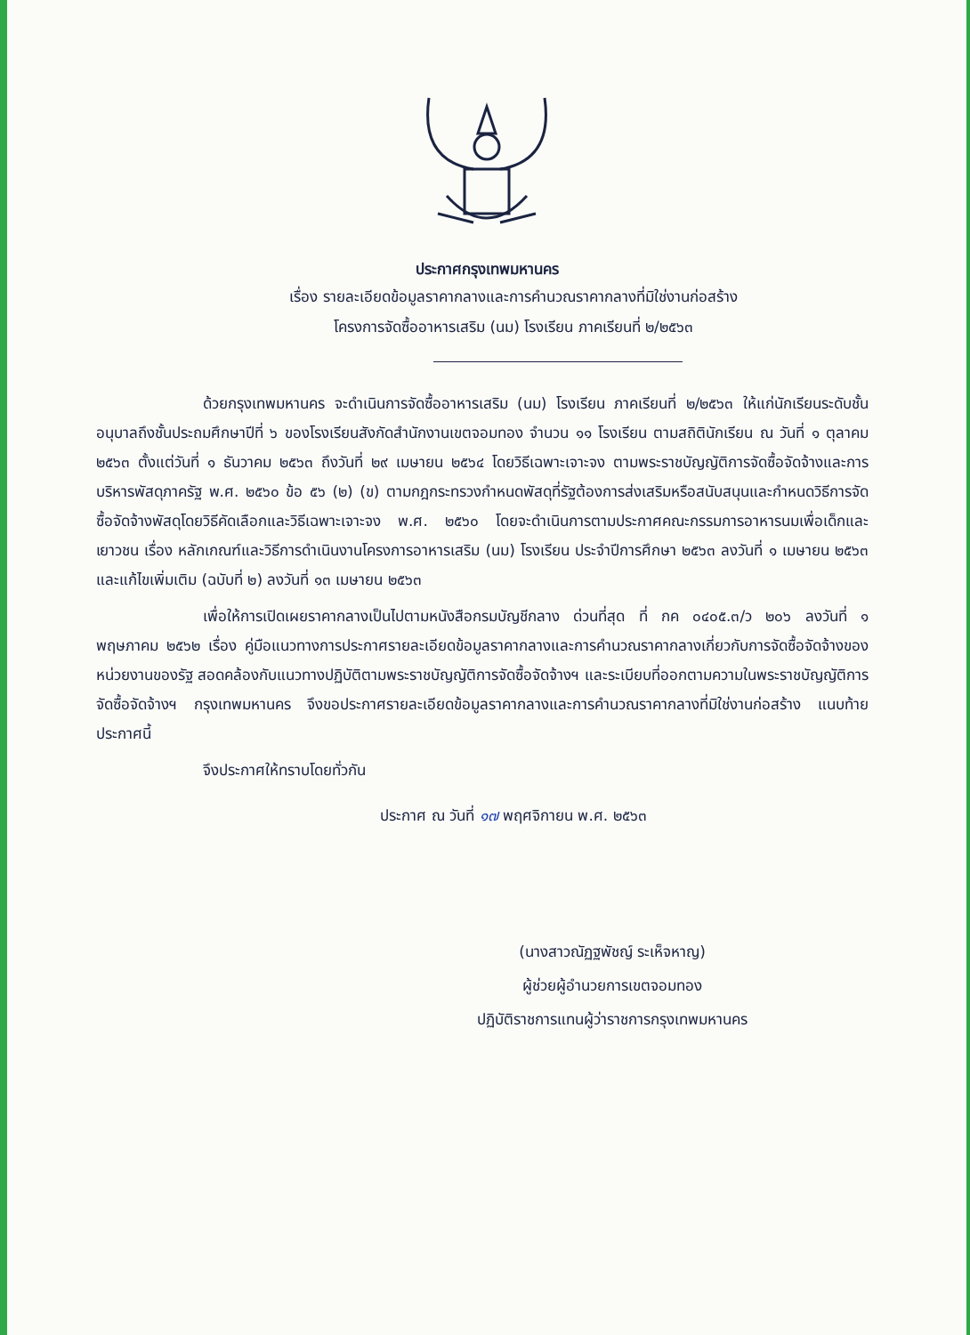ประกาศกรุงเทพมหานคร
เรื่อง รายละเอียดข้อมูลราคากลางและการคำนวณราคากลางที่มิใช่งานก่อสร้าง
โครงการจัดซื้ออาหารเสริม (นม) โรงเรียน ภาคเรียนที่ ๒/๒๕๖๓
ด้วยกรุงเทพมหานคร จะดำเนินการจัดซื้ออาหารเสริม (นม) โรงเรียน ภาคเรียนที่ ๒/๒๕๖๓ ให้แก่นักเรียนระดับชั้นอนุบาลถึงชั้นประถมศึกษาปีที่ ๖ ของโรงเรียนสังกัดสำนักงานเขตจอมทอง จำนวน ๑๑ โรงเรียน ตามสถิตินักเรียน ณ วันที่ ๑ ตุลาคม ๒๕๖๓ ตั้งแต่วันที่ ๑ ธันวาคม ๒๕๖๓ ถึงวันที่ ๒๙ เมษายน ๒๕๖๔ โดยวิธีเฉพาะเจาะจง ตามพระราชบัญญัติการจัดซื้อจัดจ้างและการบริหารพัสดุภาครัฐ พ.ศ. ๒๕๖๐ ข้อ ๕๖ (๒) (ข) ตามกฎกระทรวงกำหนดพัสดุที่รัฐต้องการส่งเสริมหรือสนับสนุนและกำหนดวิธีการจัดซื้อจัดจ้างพัสดุโดยวิธีคัดเลือกและวิธีเฉพาะเจาะจง พ.ศ. ๒๕๖๐ โดยจะดำเนินการตามประกาศคณะกรรมการอาหารนมเพื่อเด็กและเยาวชน เรื่อง หลักเกณฑ์และวิธีการดำเนินงานโครงการอาหารเสริม (นม) โรงเรียน ประจำปีการศึกษา ๒๕๖๓ ลงวันที่ ๑ เมษายน ๒๕๖๓ และแก้ไขเพิ่มเติม (ฉบับที่ ๒) ลงวันที่ ๑๓ เมษายน ๒๕๖๓
เพื่อให้การเปิดเผยราคากลางเป็นไปตามหนังสือกรมบัญชีกลาง ด่วนที่สุด ที่ กค ๐๔๐๕.๓/ว ๒๐๖ ลงวันที่ ๑ พฤษภาคม ๒๕๖๒ เรื่อง คู่มือแนวทางการประกาศรายละเอียดข้อมูลราคากลางและการคำนวณราคากลางเกี่ยวกับการจัดซื้อจัดจ้างของหน่วยงานของรัฐ สอดคล้องกับแนวทางปฏิบัติตามพระราชบัญญัติการจัดซื้อจัดจ้างฯ และระเบียบที่ออกตามความในพระราชบัญญัติการจัดซื้อจัดจ้างฯ กรุงเทพมหานคร จึงขอประกาศรายละเอียดข้อมูลราคากลางและการคำนวณราคากลางที่มิใช่งานก่อสร้าง แนบท้ายประกาศนี้
จึงประกาศให้ทราบโดยทั่วกัน
ประกาศ ณ วันที่ ๑๗ พฤศจิกายน พ.ศ. ๒๕๖๓
(นางสาวณัฏฐพัชญ์ ระเห็จหาญ)
ผู้ช่วยผู้อำนวยการเขตจอมทอง
ปฏิบัติราชการแทนผู้ว่าราชการกรุงเทพมหานคร